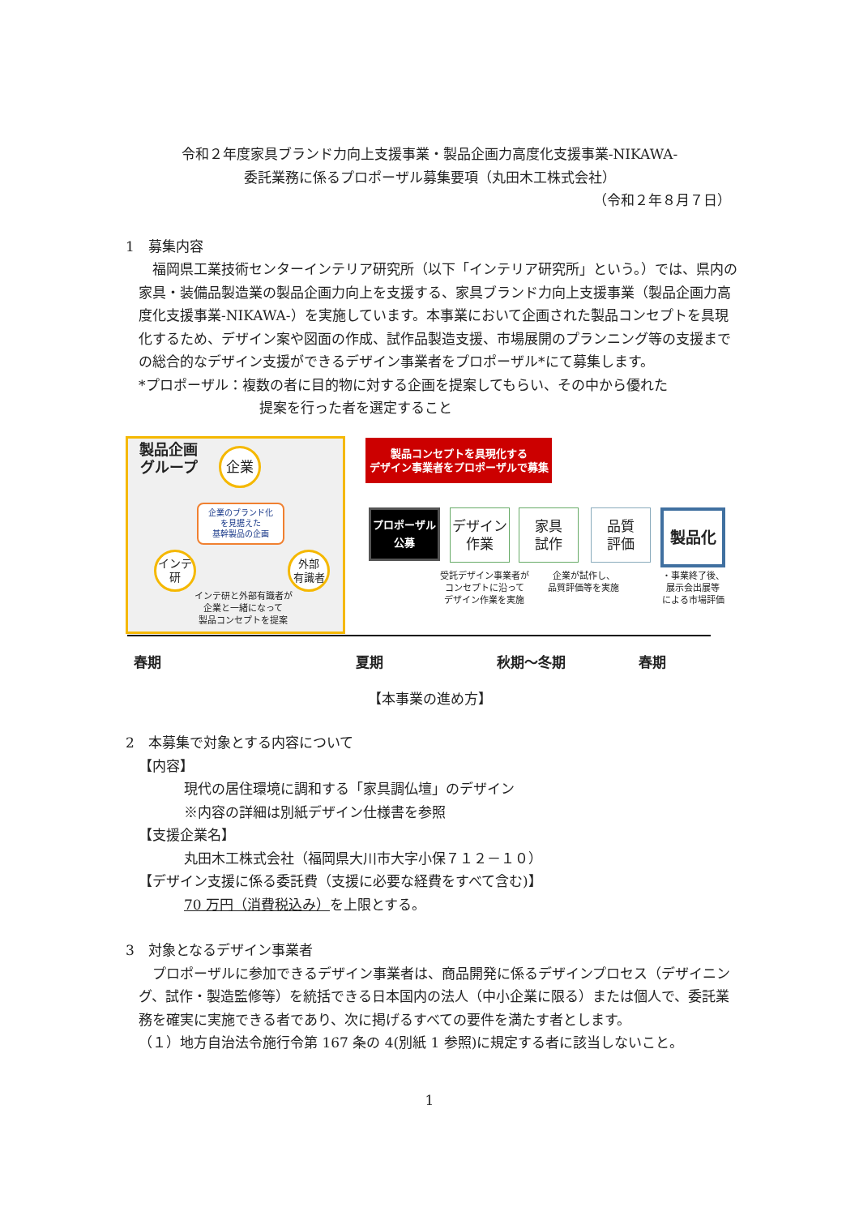令和２年度家具ブランド力向上支援事業・製品企画力高度化支援事業-NIKAWA-
委託業務に係るプロポーザル募集要項（丸田木工株式会社）
（令和２年８月７日）
1　募集内容
福岡県工業技術センターインテリア研究所（以下「インテリア研究所」という。）では、県内の家具・装備品製造業の製品企画力向上を支援する、家具ブランド力向上支援事業（製品企画力高度化支援事業-NIKAWA-）を実施しています。本事業において企画された製品コンセプトを具現化するため、デザイン案や図面の作成、試作品製造支援、市場展開のプランニング等の支援までの総合的なデザイン支援ができるデザイン事業者をプロポーザル*にて募集します。
*プロポーザル：複数の者に目的物に対する企画を提案してもらい、その中から優れた
提案を行った者を選定すること
製品企画
グループ
企業
企業のブランド化
を見据えた
基幹製品の企画
インテ
研
外部
有識者
インテ研と外部有識者が
企業と一緒になって
製品コンセプトを提案
製品コンセプトを具現化する
デザイン事業者をプロポーザルで募集
プロポーザル
公募
デザイン
作業
家具
試作
品質
評価
製品化
受託デザイン事業者が
コンセプトに沿って
デザイン作業を実施
企業が試作し、
品質評価等を実施
・事業終了後、
展示会出展等
による市場評価
春期 夏期 秋期～冬期 春期
【本事業の進め方】
2　本募集で対象とする内容について
【内容】
現代の居住環境に調和する「家具調仏壇」のデザイン
※内容の詳細は別紙デザイン仕様書を参照
【支援企業名】
丸田木工株式会社（福岡県大川市大字小保７１２－１０）
【デザイン支援に係る委託費（支援に必要な経費をすべて含む)】
70 万円（消費税込み）を上限とする。
3　対象となるデザイン事業者
プロポーザルに参加できるデザイン事業者は、商品開発に係るデザインプロセス（デザイニング、試作・製造監修等）を統括できる日本国内の法人（中小企業に限る）または個人で、委託業務を確実に実施できる者であり、次に掲げるすべての要件を満たす者とします。
（１）地方自治法令施行令第 167 条の 4(別紙 1 参照)に規定する者に該当しないこと。
1